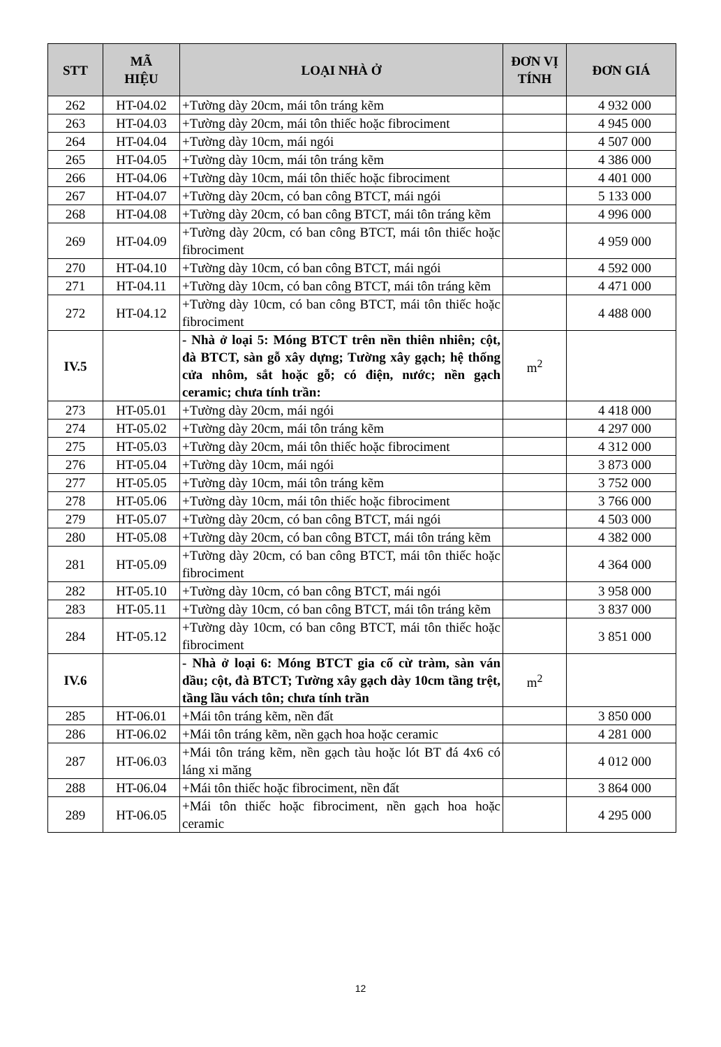| STT | MÃ HIỆU | LOẠI NHÀ Ở | ĐƠN VỊ TÍNH | ĐƠN GIÁ |
| --- | --- | --- | --- | --- |
| 262 | HT-04.02 | +Tường dày 20cm, mái tôn tráng kẽm | | 4 932 000 |
| 263 | HT-04.03 | +Tường dày 20cm, mái tôn thiếc hoặc fibrociment | | 4 945 000 |
| 264 | HT-04.04 | +Tường dày 10cm, mái ngói | | 4 507 000 |
| 265 | HT-04.05 | +Tường dày 10cm, mái tôn tráng kẽm | | 4 386 000 |
| 266 | HT-04.06 | +Tường dày 10cm, mái tôn thiếc hoặc fibrociment | | 4 401 000 |
| 267 | HT-04.07 | +Tường dày 20cm, có ban công BTCT, mái ngói | | 5 133 000 |
| 268 | HT-04.08 | +Tường dày 20cm, có ban công BTCT, mái tôn tráng kẽm | | 4 996 000 |
| 269 | HT-04.09 | +Tường dày 20cm, có ban công BTCT, mái tôn thiếc hoặc fibrociment | | 4 959 000 |
| 270 | HT-04.10 | +Tường dày 10cm, có ban công BTCT, mái ngói | | 4 592 000 |
| 271 | HT-04.11 | +Tường dày 10cm, có ban công BTCT, mái tôn tráng kẽm | | 4 471 000 |
| 272 | HT-04.12 | +Tường dày 10cm, có ban công BTCT, mái tôn thiếc hoặc fibrociment | | 4 488 000 |
| IV.5 | | - Nhà ở loại 5: Móng BTCT trên nền thiên nhiên; cột, đà BTCT, sàn gỗ xây dựng; Tường xây gạch; hệ thống cửa nhôm, sắt hoặc gỗ; có điện, nước; nền gạch ceramic; chưa tính trần: | m<sup>2</sup> | |
| 273 | HT-05.01 | +Tường dày 20cm, mái ngói | | 4 418 000 |
| 274 | HT-05.02 | +Tường dày 20cm, mái tôn tráng kẽm | | 4 297 000 |
| 275 | HT-05.03 | +Tường dày 20cm, mái tôn thiếc hoặc fibrociment | | 4 312 000 |
| 276 | HT-05.04 | +Tường dày 10cm, mái ngói | | 3 873 000 |
| 277 | HT-05.05 | +Tường dày 10cm, mái tôn tráng kẽm | | 3 752 000 |
| 278 | HT-05.06 | +Tường dày 10cm, mái tôn thiếc hoặc fibrociment | | 3 766 000 |
| 279 | HT-05.07 | +Tường dày 20cm, có ban công BTCT, mái ngói | | 4 503 000 |
| 280 | HT-05.08 | +Tường dày 20cm, có ban công BTCT, mái tôn tráng kẽm | | 4 382 000 |
| 281 | HT-05.09 | +Tường dày 20cm, có ban công BTCT, mái tôn thiếc hoặc fibrociment | | 4 364 000 |
| 282 | HT-05.10 | +Tường dày 10cm, có ban công BTCT, mái ngói | | 3 958 000 |
| 283 | HT-05.11 | +Tường dày 10cm, có ban công BTCT, mái tôn tráng kẽm | | 3 837 000 |
| 284 | HT-05.12 | +Tường dày 10cm, có ban công BTCT, mái tôn thiếc hoặc fibrociment | | 3 851 000 |
| IV.6 | | - Nhà ở loại 6: Móng BTCT gia cố cừ tràm, sàn ván dầu; cột, đà BTCT; Tường xây gạch dày 10cm tầng trệt, tầng lầu vách tôn; chưa tính trần | m<sup>2</sup> | |
| 285 | HT-06.01 | +Mái tôn tráng kẽm, nền đất | | 3 850 000 |
| 286 | HT-06.02 | +Mái tôn tráng kẽm, nền gạch hoa hoặc ceramic | | 4 281 000 |
| 287 | HT-06.03 | +Mái tôn tráng kẽm, nền gạch tàu hoặc lót BT đá 4x6 có láng xi măng | | 4 012 000 |
| 288 | HT-06.04 | +Mái tôn thiếc hoặc fibrociment, nền đất | | 3 864 000 |
| 289 | HT-06.05 | +Mái tôn thiếc hoặc fibrociment, nền gạch hoa hoặc ceramic | | 4 295 000 |
12